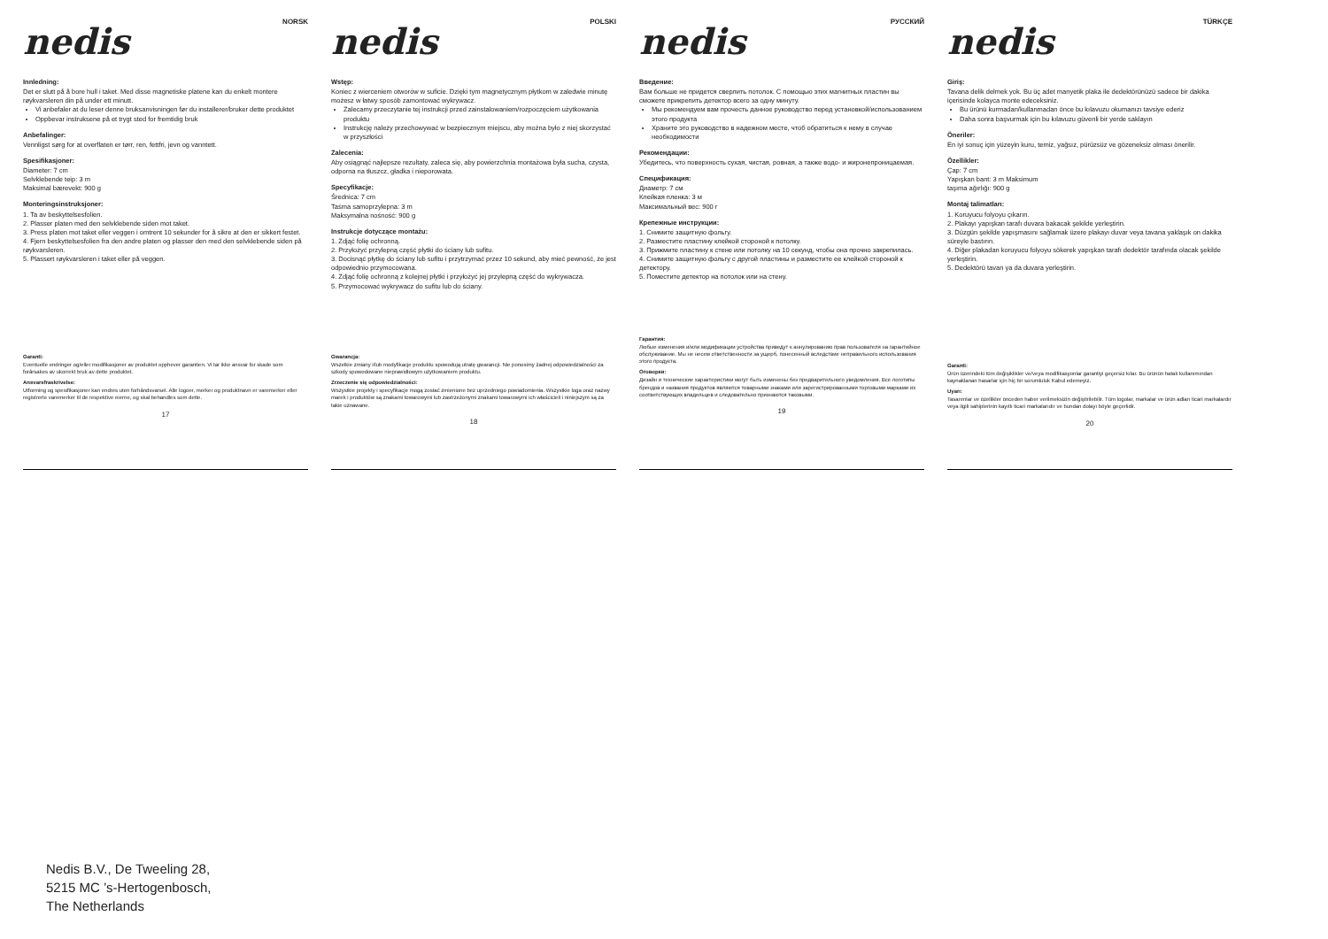nedis
NORSK
Innledning:
Det er slutt på å bore hull i taket. Med disse magnetiske platene kan du enkelt montere røykvarsleren din på under ett minutt.
Vi anbefaler at du leser denne bruksanvisningen før du installerer/bruker dette produktet
Oppbevar instruksene på et trygt sted for fremtidig bruk
Anbefalinger:
Vennligst sørg for at overflaten er tørr, ren, fettfri, jevn og vanntett.
Spesifikasjoner:
Diameter: 7 cm
Selvklebende teip: 3 m
Maksimal bærevekt: 900 g
Monteringsinstruksjoner:
1. Ta av beskyttelsesfolien.
2. Plasser platen med den selvklebende siden mot taket.
3. Press platen mot taket eller veggen i omtrent 10 sekunder for å sikre at den er sikkert festet.
4. Fjern beskyttelsesfolien fra den andre platen og plasser den med den selvklebende siden på røykvarsleren.
5. Plassert røykvarsleren i taket eller på veggen.
Garanti:
Eventuelle endringer og/eller modifikasjoner av produktet opphever garantien. Vi tar ikke ansvar for skade som forårsakes av ukorrekt bruk av dette produktet.
Ansvarsfraskrivelse:
Utforming og spesifikasjoner kan endres uten forhåndsvarsel. Alle logoer, merker og produktnavn er varemerker eller registrerte varemerker til de respektive eierne, og skal behandles som dette.
17
nedis
POLSKI
Wstęp:
Koniec z wierceniem otworów w suficie. Dzięki tym magnetycznym płytkom w zaledwie minutę możesz w łatwy sposób zamontować wykrywacz.
Zalecamy przeczytanie tej instrukcji przed zainstalowaniem/rozpoczęciem użytkowania produktu
Instrukcję należy przechowywać w bezpiecznym miejscu, aby można było z niej skorzystać w przyszłości
Zalecenia:
Aby osiągnąć najlepsze rezultaty, zaleca się, aby powierzchnia montażowa była sucha, czysta, odporna na tłuszcz, gładka i nieporowata.
Specyfikacje:
Średnica: 7 cm
Taśma samoprzylepna: 3 m
Maksymalna nośność: 900 g
Instrukcje dotyczące montażu:
1. Zdjąć folię ochronną.
2. Przyłożyć przylepną część płytki do ściany lub sufitu.
3. Docisnąć płytkę do ściany lub sufitu i przytrzymać przez 10 sekund, aby mieć pewność, że jest odpowiednio przymocowana.
4. Zdjąć folię ochronną z kolejnej płytki i przyłożyć jej przylepną część do wykrywacza.
5. Przymocować wykrywacz do sufitu lub do ściany.
Gwarancja:
Wszelkie zmiany i/lub modyfikacje produktu spowodują utratę gwarancji. Nie ponosimy żadnej odpowiedzialności za szkody spowodowane nieprawidłowym użytkowaniem produktu.
Zrzeczenie się odpowiedzialności:
Wszystkie projekty i specyfikacje mogą zostać zmienione bez uprzedniego powiadomienia. Wszystkie loga oraz nazwy marek i produktów są znakami towarowymi lub zastrzeżonymi znakami towarowymi ich właścicieli i niniejszym są za takie uznawane.
18
nedis
РУССКИЙ
Введение:
Вам больше не придется сверлить потолок. С помощью этих магнитных пластин вы сможете прикрепить детектор всего за одну минуту.
Мы рекомендуем вам прочесть данное руководство перед установкой/использованием этого продукта
Храните это руководство в надежном месте, чтоб обратиться к нему в случае необходимости
Рекомендации:
Убедитесь, что поверхность сухая, чистая, ровная, а также водо- и жиронепроницаемая.
Спецификация:
Диаметр: 7 см
Клейкая пленка: 3 м
Максимальный вес: 900 г
Крепежные инструкции:
1. Снимите защитную фольгу.
2. Разместите пластину клейкой стороной к потолку.
3. Прижмите пластину к стене или потолку на 10 секунд, чтобы она прочно закрепилась.
4. Снимите защитную фольгу с другой пластины и разместите ее клейкой стороной к детектору.
5. Поместите детектор на потолок или на стену.
Гарантия:
Любые изменения и/или модификации устройства приведут к аннулированию прав пользователя на гарантийное обслуживание. Мы не несем ответственности за ущерб, понесенный вследствие неправильного использования этого продукта.
Оговорки:
Дизайн и технические характеристики могут быть изменены без предварительного уведомления. Все логотипы брендов и названия продуктов являются товарными знаками или зарегистрированными торговыми марками их соответствующих владельцев и следовательно признаются таковыми.
19
nedis
TÜRKÇE
Giriş:
Tavana delik delmek yok. Bu üç adet manyetik plaka ile dedektörünüzü sadece bir dakika içerisinde kolayca monte edeceksiniz.
Bu ürünü kurmadan/kullanmadan önce bu kılavuzu okumanızı tavsiye ederiz
Daha sonra başvurmak için bu kılavuzu güvenli bir yerde saklayın
Öneriler:
En iyi sonuç için yüzeyin kuru, temiz, yağsız, pürüzsüz ve gözeneksiz olması önerilir.
Özellikler:
Çap: 7 cm
Yapışkan bant: 3 m Maksimum
taşıma ağırlığı: 900 g
Montaj talimatları:
1. Koruyucu folyoyu çıkarın.
2. Plakayı yapışkan tarafı duvara bakacak şekilde yerleştirin.
3. Düzgün şekilde yapışmasını sağlamak üzere plakayı duvar veya tavana yaklaşık on dakika süreyle bastırın.
4. Diğer plakadan koruyucu folyoyu sökerek yapışkan tarafı dedektör tarafında olacak şekilde yerleştirin.
5. Dedektörü tavan ya da duvara yerleştirin.
Garanti:
Ürün üzerindeki tüm değişiklikler ve/veya modifikasyonlar garantiyi geçersiz kılar. Bu ürünün hatalı kullanımından kaynaklanan hasarlar için hiç bir sorumluluk Kabul edemeyiz.
Uyarı:
Tasarımlar ve özellikler önceden haber verilmeksizin değiştirilebilir. Tüm logolar, markalar ve ürün adları ticari markalardır veya ilgili sahiplerinin kayıtlı ticari markalarıdır ve bundan dolayı böyle geçerlidir.
20
Nedis B.V., De Tweeling 28,
5215 MC ’s-Hertogenbosch,
The Netherlands